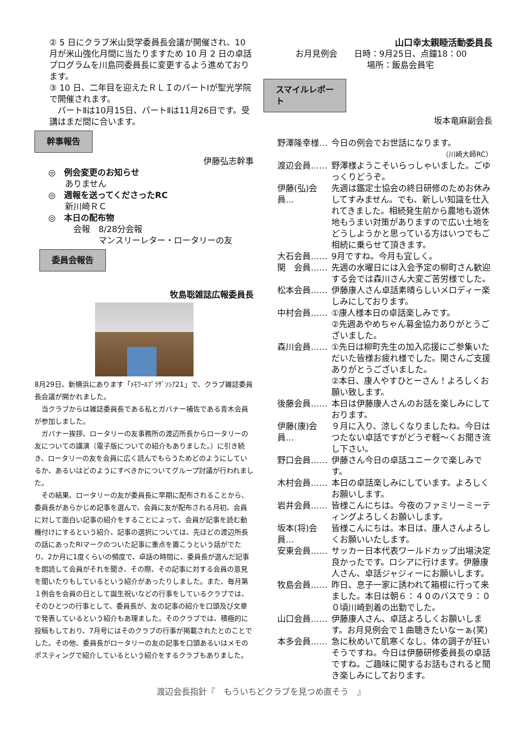② 5 日にクラブ米山奨学委員長会議が開催され、10 月が米山強化月間に当たりますため 10 月 2 日の卓話プログラムを川島同委員長に変更するよう進めております。
③ 10 日、二年目を迎えたＲＬＩのパートⅠが聖光学院で開催されます。
　パートⅡは10月15日、パートⅡは11月26日です。受講はまだ間に合います。
幹事報告
伊藤弘志幹事
◎　例会変更のお知らせ
　　ありません
◎　週報を送ってくださったRC
　　新川崎ＲＣ
◎　本日の配布物
　　　会報　8/28分会報
　　　　　　マンスリーレター・ロータリーの友
委員会報告
牧島聡雑誌広報委員長
8月29日、新横浜にあります「ﾒﾓﾜｰﾙﾌﾟﾗｻﾞｿｼｱ21」で、クラブ雑誌委員長会議が開かれました。
　当クラブからは雑誌委員長である私とガバナー補佐である青木会員が参加しました。
　ガバナー挨拶、ロータリーの友事務所の渡辺所長からロータリーの友についての講演（電子版についての紹介もありました。）に引き続き、ロータリーの友を会員に広く読んでもらうためどのようにしているか、あるいはどのようにすべきかについてグループ討議が行われました。
　その結果、ロータリーの友が委員長に早期に配布されることから、委員長があらかじめ記事を選んで、会員に友が配布される月初、会員に対して面白い記事の紹介をすることによって、会員が記事を読む動機付けにするという紹介、記事の選択については、先ほどの渡辺所長の話にあったRIマークのついた記事に重点を置こうという話がでたり、2か月に1度くらいの頻度で、卓話の時間に、委員長が選んだ記事を朗読して会員がそれを聞き、その際、その記事に対する会員の意見を聞いたりもしているという紹介があったりしました。また、毎月第１例会を会員の日として誕生祝いなどの行事をしているクラブでは、そのひとつの行事として、委員長が、友の記事の紹介を口頭及び文章で発表しているという紹介もあ理ました。そのクラブでは、積極的に投稿もしており、7月号にはそのクラブの行事が掲載されたとのことでした。その他、委員長がロータリーの友の記事を口頭あるいはメモのポスティングで紹介しているという紹介をするクラブもありました。
山口幸太親睦活動委員長
お月見例会　　日時：9月25日、点鐘18：00
場所：飯島会員宅
スマイルレポー
ト
坂本竜麻副会長
野澤隆幸様… 今日の例会でお世話になります。
（川崎大師RC）
渡辺会員…… 野澤様ようこそいらっしゃいました。ごゆっくりどうぞ。
伊藤(弘)会員… 先週は鑑定士協会の終日研修のためお休みしてすみません。でも、新しい知識を仕入れてきました。相続発生前から農地も遊休地もうまい対策がありますので広い土地をどうしようかと思っている方はいつでもご相続に乗らせて頂きます。
大石会員…… 9月ですね。今月も宜しく。
関　会員…… 先週の水曜日には入会予定の柳町さん歓迎する会では森川さん大変ご苦労様でした。
松本会員…… 伊藤康人さん卓話素晴らしいメロディー楽しみにしております。
中村会員…… ①康人様本日の卓話楽しみです。
②先週あやめちゃん募金協力ありがとうございました。
森川会員…… ①先日は柳町先生の加入応援にご参集いただいた皆様お疲れ様でした。関さんご支援ありがとうございました。
②本日、康人やすひとーさん！よろしくお願い致します。
後藤会員…… 本日は伊藤康人さんのお話を楽しみにしております。
伊藤(康)会員… ９月に入り、涼しくなりましたね。今日はつたない卓話ですがどうぞ軽～くお聞き流し下さい。
野口会員…… 伊藤さん今日の卓話ユニークで楽しみです。
木村会員…… 本日の卓話楽しみにしています。よろしくお願いします。
岩井会員…… 皆様こんにちは。今夜のファミリーミーティングよろしくお願いします。
坂本(将)会員… 皆様こんにちは。本日は、康人さんよろしくお願いいたします。
安東会員…… サッカー日本代表ワールドカップ出場決定良かったです。ロシアに行けます。伊藤康人さん、卓話ジャジィーにお願いします。
牧島会員…… 昨日、息子一家に誘われて箱根に行って来ました。本日は朝６：４０のバスで９：００頃川崎到着の出勤でした。
山口会員…… 伊藤康人さん、卓話よろしくお願いします。お月見例会で１曲聴きたいなーぁ(笑)
本多会員…… 急に秋めいて肌寒くなし、体の調子が狂いそうですね。今日は伊藤研修委員長の卓話ですね。ご趣味に関するお話もされると聞き楽しみにしております。
渡辺会長指針『　もういちどクラブを見つめ直そう　』